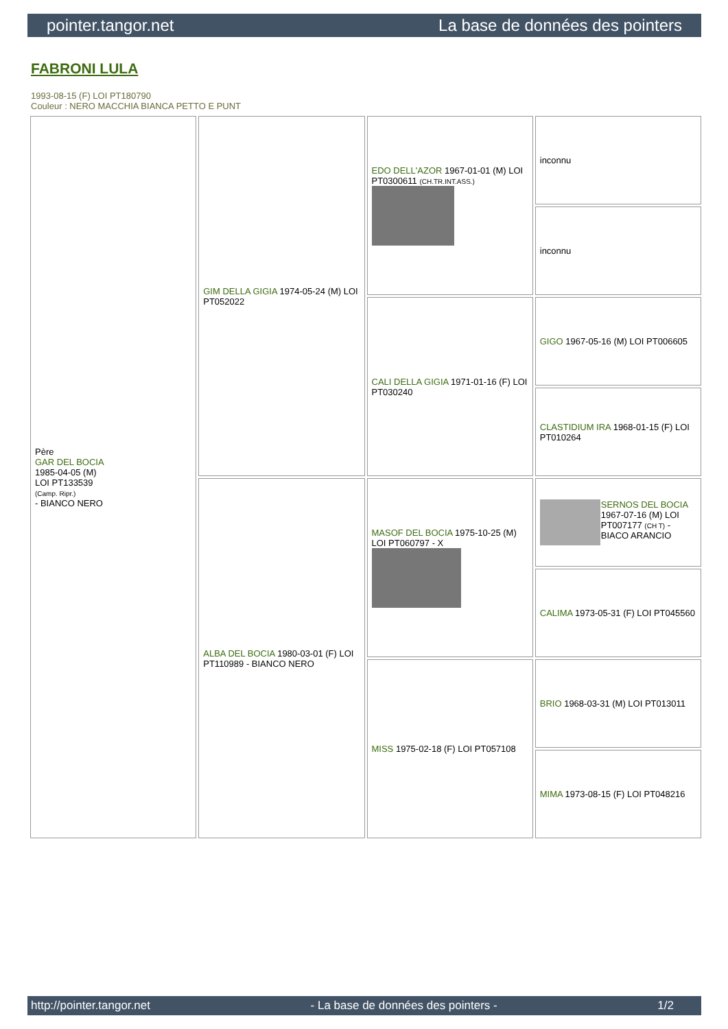pointer.tangor.net La base de données des pointers
FABRONI LULA
1993-08-15 (F) LOI PT180790
Couleur : NERO MACCHIA BIANCA PETTO E PUNT
| Père GAR DEL BOCIA 1985-04-05 (M) LOI PT133539 (Camp. Ripr.) - BIANCO NERO | GIM DELLA GIGIA 1974-05-24 (M) LOI PT052022 | EDO DELL'AZOR 1967-01-01 (M) LOI PT0300611 (CH.TR.INT.ASS.) | inconnu |
| | | | inconnu |
| | | CALI DELLA GIGIA 1971-01-16 (F) LOI PT030240 | GIGO 1967-05-16 (M) LOI PT006605 |
| | | | CLASTIDIUM IRA 1968-01-15 (F) LOI PT010264 |
| | ALBA DEL BOCIA 1980-03-01 (F) LOI PT110989 - BIANCO NERO | MASOF DEL BOCIA 1975-10-25 (M) LOI PT060797 - X | SERNOS DEL BOCIA 1967-07-16 (M) LOI PT007177 (CH T) - BIACO ARANCIO |
| | | | CALIMA 1973-05-31 (F) LOI PT045560 |
| | | MISS 1975-02-18 (F) LOI PT057108 | BRIO 1968-03-31 (M) LOI PT013011 |
| | | | MIMA 1973-08-15 (F) LOI PT048216 |
http://pointer.tangor.net - La base de données des pointers - 1/2